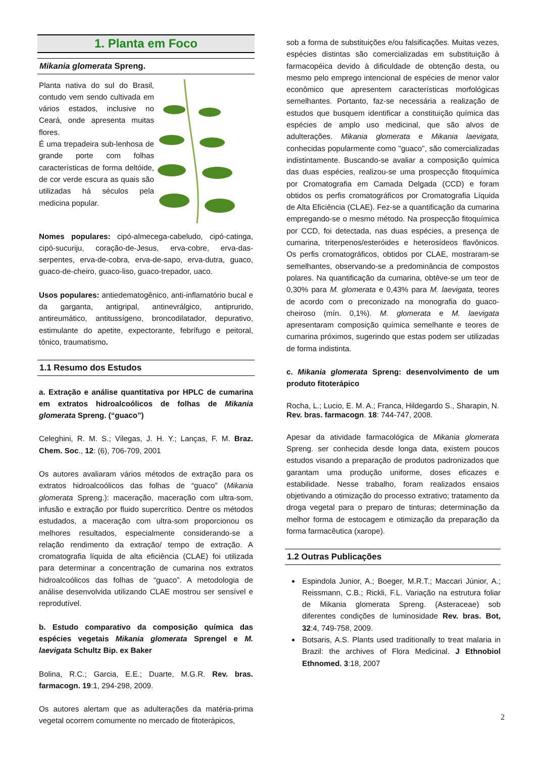1. Planta em Foco
Mikania glomerata Spreng.
Planta nativa do sul do Brasil, contudo vem sendo cultivada em vários estados, inclusive no Ceará, onde apresenta muitas flores.
É uma trepadeira sub-lenhosa de grande porte com folhas características de forma deltóide, de cor verde escura as quais são utilizadas há séculos pela medicina popular.
Nomes populares: cipó-almecega-cabeludo, cipó-catinga, cipó-sucuriju, coração-de-Jesus, erva-cobre, erva-das-serpentes, erva-de-cobra, erva-de-sapo, erva-dutra, guaco, guaco-de-cheiro, guaco-liso, guaco-trepador, uaco.
Usos populares: antiedematogênico, anti-inflamatório bucal e da garganta, antigripal, antinevrálgico, antiprurido, antireumático, antitussígeno, broncodilatador, depurativo, estimulante do apetite, expectorante, febrífugo e peitoral, tônico, traumatismo.
1.1 Resumo dos Estudos
a. Extração e análise quantitativa por HPLC de cumarina em extratos hidroalcoólicos de folhas de Mikania glomerata Spreng. (“guaco”)
Celeghini, R. M. S.; Vilegas, J. H. Y.; Lanças, F. M. Braz. Chem. Soc., 12: (6), 706-709, 2001
Os autores avaliaram vários métodos de extração para os extratos hidroalcoólicos das folhas de “guaco” (Mikania glomerata Spreng.): maceração, maceração com ultra-som, infusão e extração por fluido supercrítico. Dentre os métodos estudados, a maceração com ultra-som proporcionou os melhores resultados, especialmente considerando-se a relação rendimento da extração/ tempo de extração. A cromatografia líquida de alta eficiência (CLAE) foi utilizada para determinar a concentração de cumarina nos extratos hidroalcoólicos das folhas de “guaco”. A metodologia de análise desenvolvida utilizando CLAE mostrou ser sensível e reprodutível.
b. Estudo comparativo da composição química das espécies vegetais Mikania glomerata Sprengel e M. laevigata Schultz Bip. ex Baker
Bolina, R.C.; Garcia, E.E.; Duarte, M.G.R. Rev. bras. farmacogn. 19:1, 294-298, 2009.
Os autores alertam que as adulterações da matéria-prima vegetal ocorrem comumente no mercado de fitoterápicos,
sob a forma de substituições e/ou falsificações. Muitas vezes, espécies distintas são comercializadas em substituição à farmacopéica devido à dificuldade de obtenção desta, ou mesmo pelo emprego intencional de espécies de menor valor econômico que apresentem características morfológicas semelhantes. Portanto, faz-se necessária a realização de estudos que busquem identificar a constituição química das espécies de amplo uso medicinal, que são alvos de adulterações. Mikania glomerata e Mikania laevigata, conhecidas popularmente como "guaco", são comercializadas indistintamente. Buscando-se avaliar a composição química das duas espécies, realizou-se uma prospecção fitoquímica por Cromatografia em Camada Delgada (CCD) e foram obtidos os perfis cromatográficos por Cromatografia Líquida de Alta Eficiência (CLAE). Fez-se a quantificação da cumarina empregando-se o mesmo método. Na prospecção fitoquímica por CCD, foi detectada, nas duas espécies, a presença de cumarina, triterpenos/esteróides e heterosídeos flavônicos. Os perfis cromatográficos, obtidos por CLAE, mostraram-se semelhantes, observando-se a predominância de compostos polares. Na quantificação da cumarina, obtêve-se um teor de 0,30% para M. glomerata e 0,43% para M. laevigata, teores de acordo com o preconizado na monografia do guaco-cheiroso (mín. 0,1%). M. glomerata e M. laevigata apresentaram composição química semelhante e teores de cumarina próximos, sugerindo que estas podem ser utilizadas de forma indistinta.
c. Mikania glomerata Spreng: desenvolvimento de um produto fitoterápico
Rocha, L.; Lucio, E. M. A.; Franca, Hildegardo S., Sharapin, N. Rev. bras. farmacogn. 18: 744-747, 2008.
Apesar da atividade farmacológica de Mikania glomerata Spreng. ser conhecida desde longa data, existem poucos estudos visando a preparação de produtos padronizados que garantam uma produção uniforme, doses eficazes e estabilidade. Nesse trabalho, foram realizados ensaios objetivando a otimização do processo extrativo; tratamento da droga vegetal para o preparo de tinturas; determinação da melhor forma de estocagem e otimização da preparação da forma farmacêutica (xarope).
1.2 Outras Publicações
Espindola Junior, A.; Boeger, M.R.T.; Maccari Júnior, A.; Reissmann, C.B.; Rickli, F.L. Variação na estrutura foliar de Mikania glomerata Spreng. (Asteraceae) sob diferentes condições de luminosidade Rev. bras. Bot, 32:4, 749-758, 2009.
Botsaris, A.S. Plants used traditionally to treat malaria in Brazil: the archives of Flora Medicinal. J Ethnobiol Ethnomed. 3:18, 2007
2